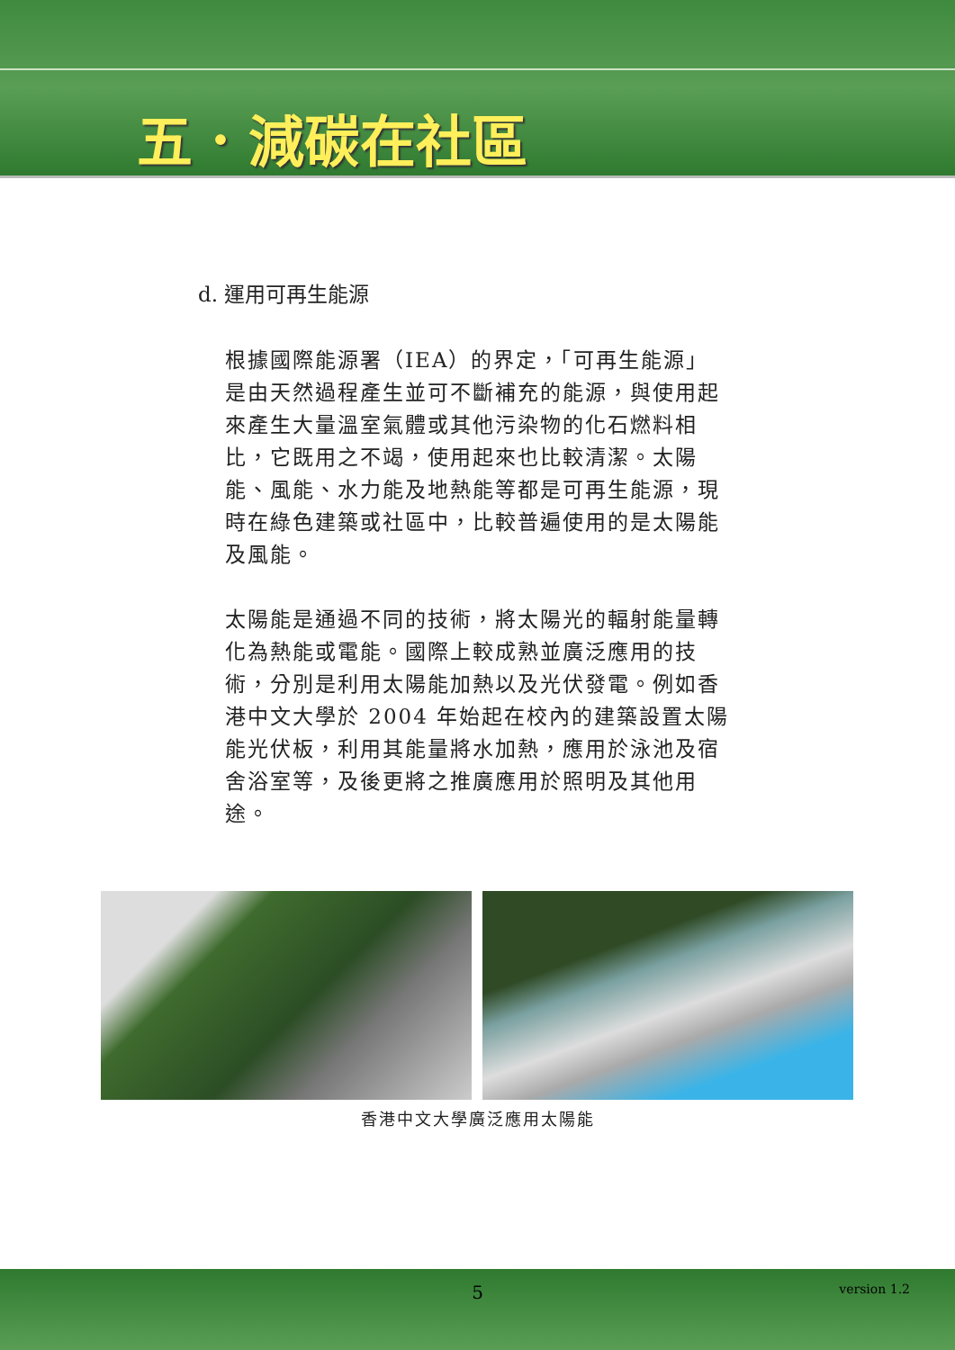五．減碳在社區
d. 運用可再生能源
根據國際能源署（IEA）的界定，「可再生能源」是由天然過程產生並可不斷補充的能源，與使用起來產生大量溫室氣體或其他污染物的化石燃料相比，它既用之不竭，使用起來也比較清潔。太陽能、風能、水力能及地熱能等都是可再生能源，現時在綠色建築或社區中，比較普遍使用的是太陽能及風能。
太陽能是通過不同的技術，將太陽光的輻射能量轉化為熱能或電能。國際上較成熟並廣泛應用的技術，分別是利用太陽能加熱以及光伏發電。例如香港中文大學於 2004 年始起在校內的建築設置太陽能光伏板，利用其能量將水加熱，應用於泳池及宿舍浴室等，及後更將之推廣應用於照明及其他用途。
香港中文大學廣泛應用太陽能
5 version 1.2